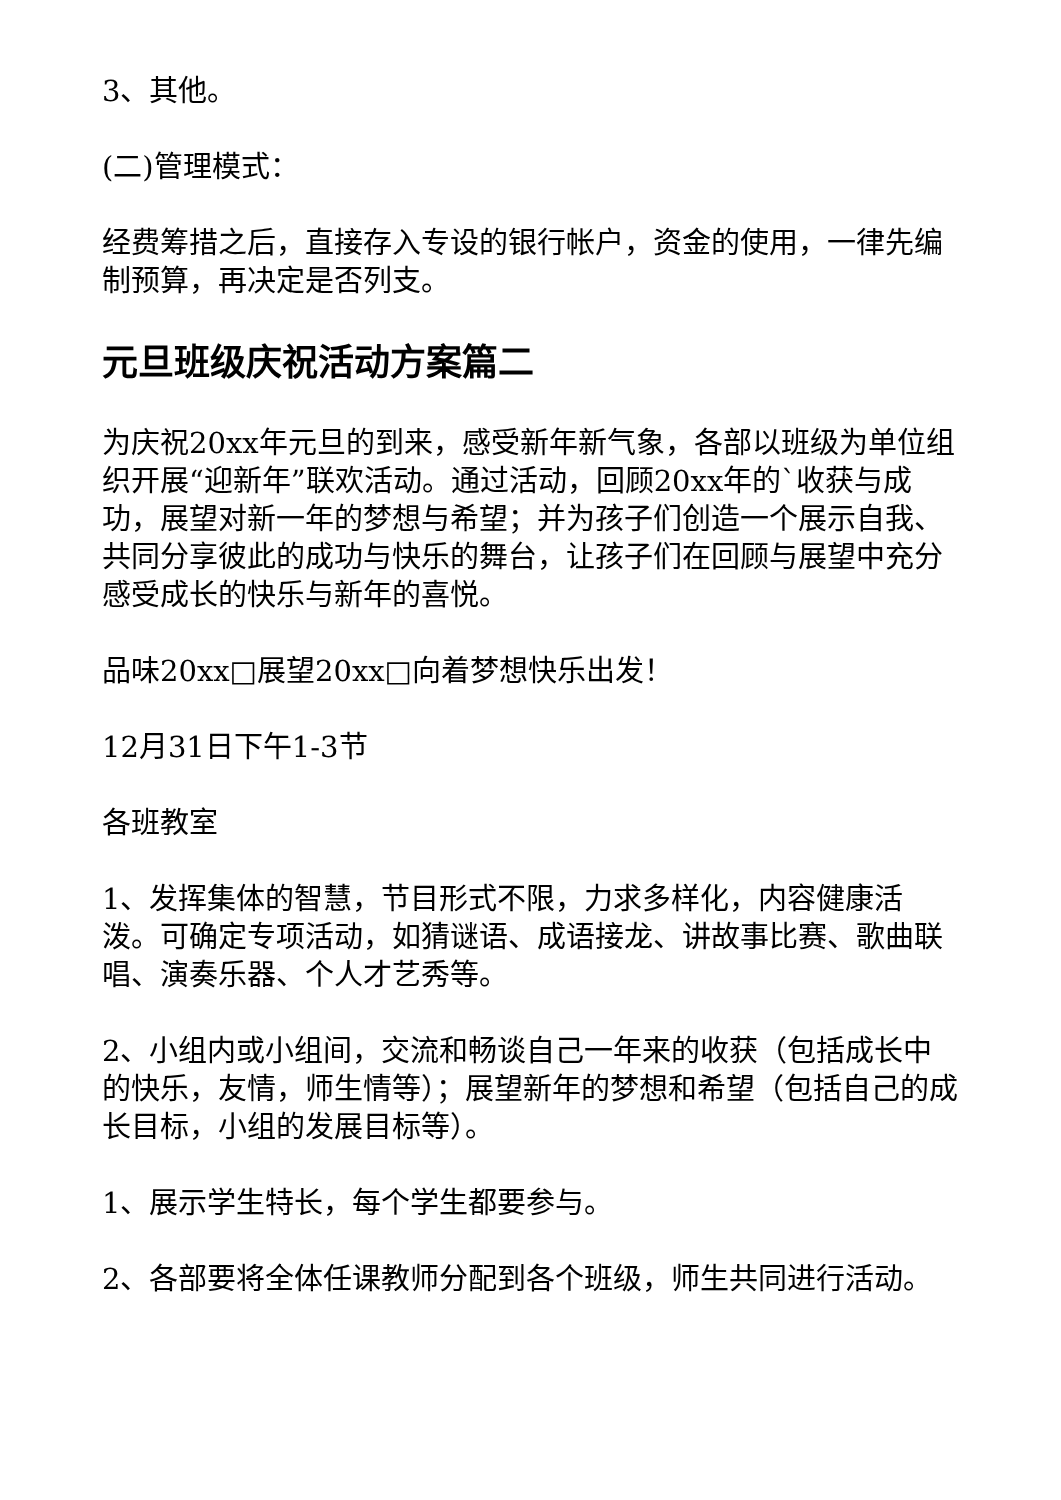3、其他。
(二)管理模式：
经费筹措之后，直接存入专设的银行帐户，资金的使用，一律先编制预算，再决定是否列支。
元旦班级庆祝活动方案篇二
为庆祝20xx年元旦的到来，感受新年新气象，各部以班级为单位组织开展“迎新年”联欢活动。通过活动，回顾20xx年的`收获与成功，展望对新一年的梦想与希望；并为孩子们创造一个展示自我、共同分享彼此的成功与快乐的舞台，让孩子们在回顾与展望中充分感受成长的快乐与新年的喜悦。
品味20xx□展望20xx□向着梦想快乐出发！
12月31日下午1-3节
各班教室
1、发挥集体的智慧，节目形式不限，力求多样化，内容健康活泼。可确定专项活动，如猜谜语、成语接龙、讲故事比赛、歌曲联唱、演奏乐器、个人才艺秀等。
2、小组内或小组间，交流和畅谈自己一年来的收获（包括成长中的快乐，友情，师生情等）；展望新年的梦想和希望（包括自己的成长目标，小组的发展目标等）。
1、展示学生特长，每个学生都要参与。
2、各部要将全体任课教师分配到各个班级，师生共同进行活动。